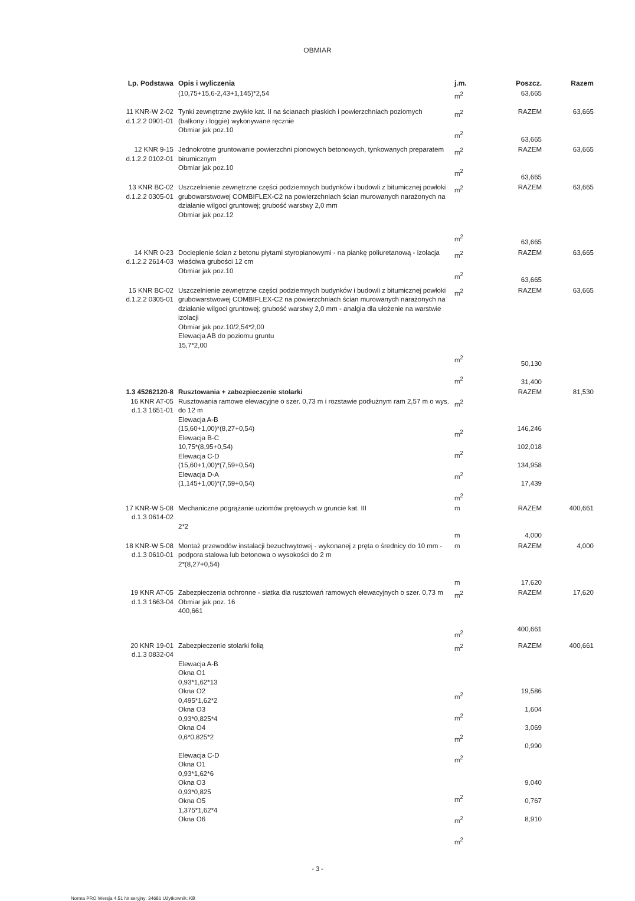OBMIAR
| Lp. Podstawa | Opis i wyliczenia | j.m. | Poszcz. | Razem |
| --- | --- | --- | --- | --- |
| | (10,75+15,6-2,43+1,145)*2,54 | m<sup>2</sup> | 63,665 | |
| 11 KNR-W 2-02 d.1.2.2 0901-01 | Tynki zewnętrzne zwykłe kat. II na ścianach płaskich i powierzchniach poziomych (balkony i loggie) wykonywane ręcznie Obmiar jak poz.10 | m<sup>2</sup> m<sup>2</sup> | RAZEM 63,665 | 63,665 |
| 12 KNR 9-15 d.1.2.2 0102-01 | Jednokrotne gruntowanie powierzchni pionowych betonowych, tynkowanych preparatem birumicznym Obmiar jak poz.10 | m<sup>2</sup> m<sup>2</sup> | RAZEM 63,665 | 63,665 |
| 13 KNR BC-02 d.1.2.2 0305-01 | Uszczelnienie zewnętrzne części podziemnych budynków i budowli z bitumicznej powłoki grubowarstwowej COMBIFLEX-C2 na powierzchniach ścian murowanych narażonych na działanie wilgoci gruntowej; grubość warstwy 2,0 mm Obmiar jak poz.12 | m<sup>2</sup> m<sup>2</sup> | RAZEM 63,665 | 63,665 |
| 14 KNR 0-23 d.1.2.2 2614-03 | Docieplenie ścian z betonu płytami styropianowymi - na piankę poliuretanową - izolacja właściwa grubości 12 cm Obmiar jak poz.10 | m<sup>2</sup> m<sup>2</sup> | RAZEM 63,665 | 63,665 |
| 15 KNR BC-02 d.1.2.2 0305-01 | Uszczelnienie zewnętrzne części podziemnych budynków i budowli z bitumicznej powłoki grubowarstwowej COMBIFLEX-C2 na powierzchniach ścian murowanych narażonych na działanie wilgoci gruntowej; grubość warstwy 2,0 mm - analgia dla ułożenie na warstwie izolacji Obmiar jak poz.10/2,54*2,00 Elewacja AB do poziomu gruntu 15,7*2,00 | m<sup>2</sup> m<sup>2</sup> m<sup>2</sup> | RAZEM 50,130 31,400 | 63,665 |
| 1.3 45262120-8 16 KNR AT-05 d.1.3 1651-01 | Rusztowania + zabezpieczenie stolarki Rusztowania ramowe elewacyjne o szer. 0,73 m i rozstawie podłużnym ram 2,57 m o wys. do 12 m Elewacja A-B (15,60+1,00)*(8,27+0,54) Elewacja B-C 10,75*(8,95+0,54) Elewacja C-D (15,60+1,00)*(7,59+0,54) Elewacja D-A (1,145+1,00)*(7,59+0,54) | m<sup>2</sup> m<sup>2</sup> m<sup>2</sup> m<sup>2</sup> m<sup>2</sup> | RAZEM 146,246 102,018 134,958 17,439 | 81,530 |
| 17 KNR-W 5-08 d.1.3 0614-02 | Mechaniczne pogrążanie uziomów prętowych w gruncie kat. III 2*2 | m m | RAZEM 4,000 | 400,661 |
| 18 KNR-W 5-08 d.1.3 0610-01 | Montaż przewodów instalacji bezuchwytowej - wykonanej z pręta o średnicy do 10 mm - podpora stalowa lub betonowa o wysokości do 2 m 2*(8,27+0,54) | m m | RAZEM 17,620 | 4,000 |
| 19 KNR AT-05 d.1.3 1663-04 | Zabezpieczenia ochronne - siatka dla rusztowań ramowych elewacyjnych o szer. 0,73 m Obmiar jak poz. 16 400,661 | m<sup>2</sup> m<sup>2</sup> | RAZEM 400,661 | 17,620 |
| 20 KNR 19-01 d.1.3 0832-04 | Zabezpieczenie stolarki folią Elewacja A-B Okna O1 0,93*1,62*13 Okna O2 0,495*1,62*2 Okna O3 0,93*0,825*4 Okna O4 0,6*0,825*2 Elewacja C-D Okna O1 0,93*1,62*6 Okna O3 0,93*0,825 Okna O5 1,375*1,62*4 Okna O6 | m<sup>2</sup> m<sup>2</sup> m<sup>2</sup> m<sup>2</sup> m<sup>2</sup> m<sup>2</sup> m<sup>2</sup> m<sup>2</sup> | RAZEM 19,586 1,604 3,069 0,990 9,040 0,767 8,910 | 400,661 |
- 3 -
Norma PRO Wersja 4.51 Nr seryjny: 34681 Użytkownik: KB